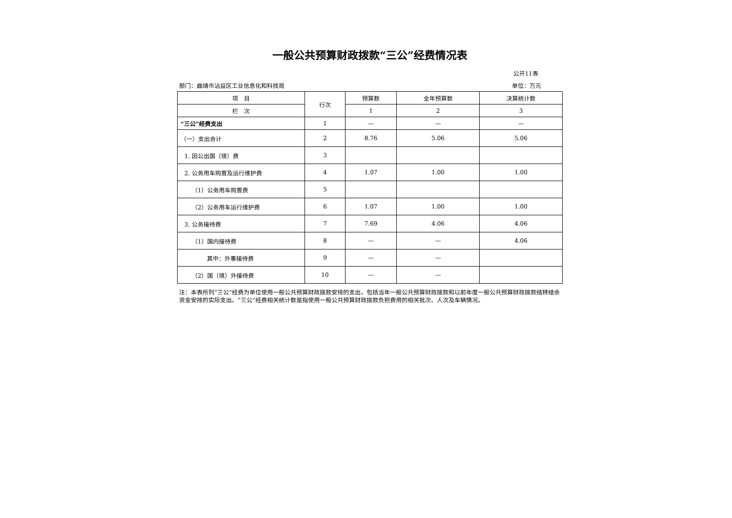一般公共预算财政拨款“三公”经费情况表
公开11表
部门：曲靖市沾益区工业信息化和科技局 单位：万元
| 项 目 | 行次 | 预算数 | 全年预算数 | 决算统计数 |
| --- | --- | --- | --- | --- |
| 栏 次 | | 1 | 2 | 3 |
| “三公”经费支出 | 1 | — | — | — |
| （一）支出合计 | 2 | 8.76 | 5.06 | 5.06 |
| 1. 因公出国（境）费 | 3 | | | |
| 2. 公务用车购置及运行维护费 | 4 | 1.07 | 1.00 | 1.00 |
| （1）公务用车购置费 | 5 | | | |
| （2）公务用车运行维护费 | 6 | 1.07 | 1.00 | 1.00 |
| 3. 公务接待费 | 7 | 7.69 | 4.06 | 4.06 |
| （1）国内接待费 | 8 | — | — | 4.06 |
| 其中：外事接待费 | 9 | — | — | |
| （2）国（境）外接待费 | 10 | — | — | |
注：本表所列“三公”经费为单位使用一般公共预算财政拨款安排的支出，包括当年一般公共预算财政拨款和以前年度一般公共预算财政拨款结转结余资金安排的实际支出。“三公”经费相关统计数是指使用一般公共预算财政拨款负担费用的相关批次、人次及车辆情况。